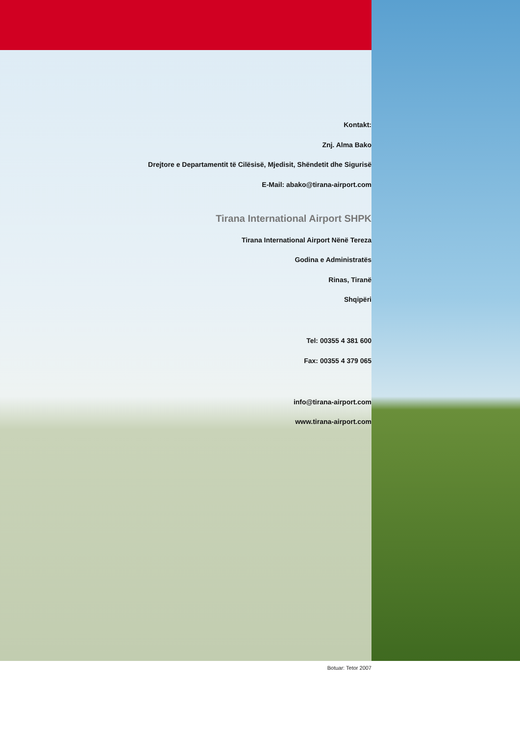Kontakt:
Znj. Alma Bako
Drejtore e Departamentit të Cilësisë, Mjedisit, Shëndetit dhe Sigurisë
E-Mail: abako@tirana-airport.com
Tirana International Airport SHPK
Tirana International Airport Nënë Tereza
Godina e Administratës
Rinas, Tiranë
Shqipëri
Tel: 00355 4 381 600
Fax: 00355 4 379 065
info@tirana-airport.com
www.tirana-airport.com
Botuar: Tetor 2007